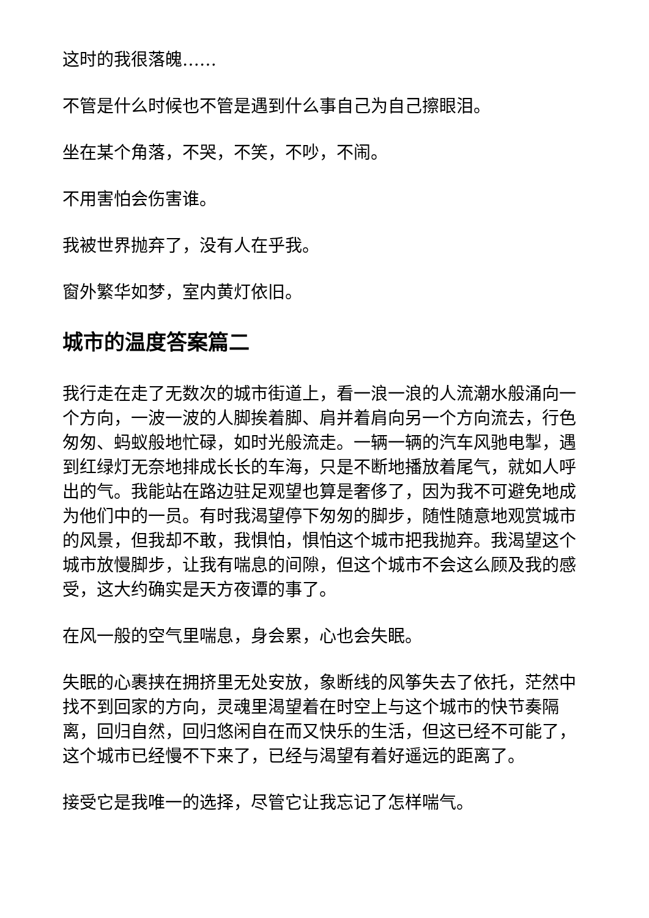这时的我很落魄……
不管是什么时候也不管是遇到什么事自己为自己擦眼泪。
坐在某个角落，不哭，不笑，不吵，不闹。
不用害怕会伤害谁。
我被世界抛弃了，没有人在乎我。
窗外繁华如梦，室内黄灯依旧。
城市的温度答案篇二
我行走在走了无数次的城市街道上，看一浪一浪的人流潮水般涌向一个方向，一波一波的人脚挨着脚、肩并着肩向另一个方向流去，行色匆匆、蚂蚁般地忙碌，如时光般流走。一辆一辆的汽车风驰电掣，遇到红绿灯无奈地排成长长的车海，只是不断地播放着尾气，就如人呼出的气。我能站在路边驻足观望也算是奢侈了，因为我不可避免地成为他们中的一员。有时我渴望停下匆匆的脚步，随性随意地观赏城市的风景，但我却不敢，我惧怕，惧怕这个城市把我抛弃。我渴望这个城市放慢脚步，让我有喘息的间隙，但这个城市不会这么顾及我的感受，这大约确实是天方夜谭的事了。
在风一般的空气里喘息，身会累，心也会失眠。
失眠的心裹挟在拥挤里无处安放，象断线的风筝失去了依托，茫然中找不到回家的方向，灵魂里渴望着在时空上与这个城市的快节奏隔离，回归自然，回归悠闲自在而又快乐的生活，但这已经不可能了，这个城市已经慢不下来了，已经与渴望有着好遥远的距离了。
接受它是我唯一的选择，尽管它让我忘记了怎样喘气。